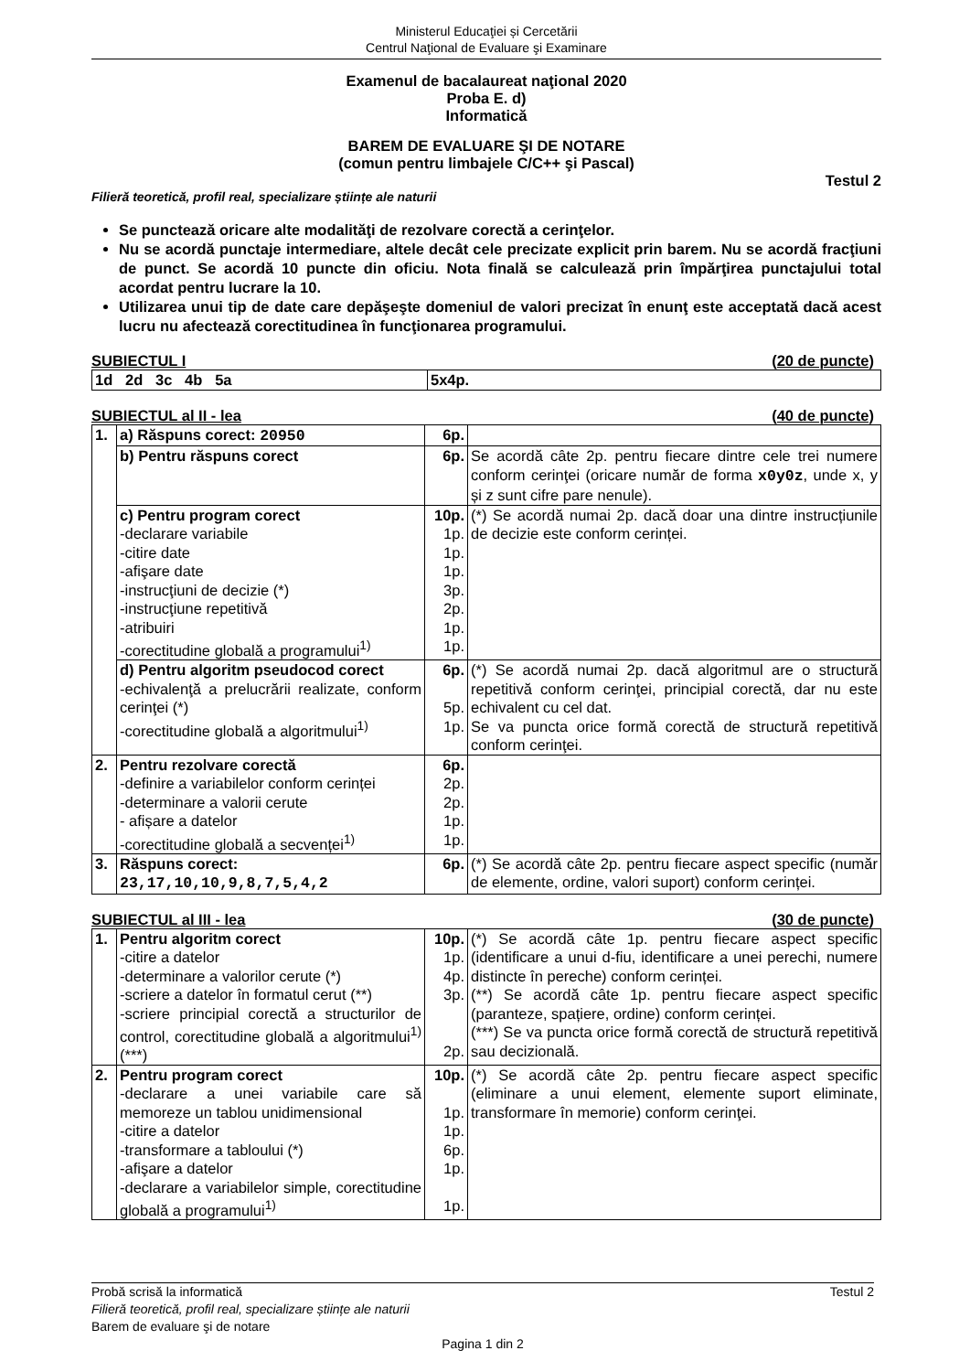Ministerul Educaţiei și Cercetării
Centrul Naţional de Evaluare şi Examinare
Examenul de bacalaureat naţional 2020
Proba E. d)
Informatică
BAREM DE EVALUARE ŞI DE NOTARE
(comun pentru limbajele C/C++ şi Pascal)
Testul 2
Filieră teoretică, profil real, specializare științe ale naturii
Se punctează oricare alte modalităţi de rezolvare corectă a cerinţelor.
Nu se acordă punctaje intermediare, altele decât cele precizate explicit prin barem. Nu se acordă fracţiuni de punct. Se acordă 10 puncte din oficiu. Nota finală se calculează prin împărţirea punctajului total acordat pentru lucrare la 10.
Utilizarea unui tip de date care depăşeşte domeniul de valori precizat în enunţ este acceptată dacă acest lucru nu afectează corectitudinea în funcţionarea programului.
SUBIECTUL I (20 de puncte)
| 1d 2d 3c 4b 5a | 5x4p. |
SUBIECTUL al II - lea (40 de puncte)
| 1. | a) Răspuns corect: 20950 | 6p. | |
| | b) Pentru răspuns corect | 6p. | Se acordă câte 2p. pentru fiecare dintre cele trei numere conform cerinţei (oricare număr de forma x0y0z , unde x, y și z sunt cifre pare nenule). |
| | c) Pentru program corect -declarare variabile -citire date -afişare date -instrucţiuni de decizie (*) -instrucţiune repetitivă -atribuiri -corectitudine globală a programului<sup>1)</sup> | 10p. 1p. 1p. 1p. 3p. 2p. 1p. 1p. | (*) Se acordă numai 2p. dacă doar una dintre instrucțiunile de decizie este conform cerinței. |
| | d) Pentru algoritm pseudocod corect -echivalenţă a prelucrării realizate, conform cerinţei (*) -corectitudine globală a algoritmului<sup>1)</sup> | 6p. 5p. 1p. | (*) Se acordă numai 2p. dacă algoritmul are o structură repetitivă conform cerinţei, principial corectă, dar nu este echivalent cu cel dat. Se va puncta orice formă corectă de structură repetitivă conform cerinţei. |
| 2. | Pentru rezolvare corectă -definire a variabilelor conform cerinței -determinare a valorii cerute - afișare a datelor -corectitudine globală a secvenței<sup>1)</sup> | 6p. 2p. 2p. 1p. 1p. | |
| 3. | Răspuns corect: 23,17,10,10,9,8,7,5,4,2 | 6p. | (*) Se acordă câte 2p. pentru fiecare aspect specific (număr de elemente, ordine, valori suport) conform cerinței. |
SUBIECTUL al III - lea (30 de puncte)
| 1. | Pentru algoritm corect -citire a datelor -determinare a valorilor cerute (*) -scriere a datelor în formatul cerut (**) -scriere principial corectă a structurilor de control, corectitudine globală a algoritmului<sup>1)</sup> (***) | 10p. 1p. 4p. 3p. 2p. | (*) Se acordă câte 1p. pentru fiecare aspect specific (identificare a unui d-fiu, identificare a unei perechi, numere distincte în pereche) conform cerinței. (**) Se acordă câte 1p. pentru fiecare aspect specific (paranteze, spațiere, ordine) conform cerinței. (***) Se va puncta orice formă corectă de structură repetitivă sau decizională. |
| 2. | Pentru program corect -declarare a unei variabile care să memoreze un tablou unidimensional -citire a datelor -transformare a tabloului (*) -afişare a datelor -declarare a variabilelor simple, corectitudine globală a programului<sup>1)</sup> | 10p. 1p. 1p. 6p. 1p. 1p. | (*) Se acordă câte 2p. pentru fiecare aspect specific (eliminare a unui element, elemente suport eliminate, transformare în memorie) conform cerinţei. |
Probă scrisă la informatică Testul 2
Filieră teoretică, profil real, specializare științe ale naturii
Barem de evaluare şi de notare
Pagina 1 din 2